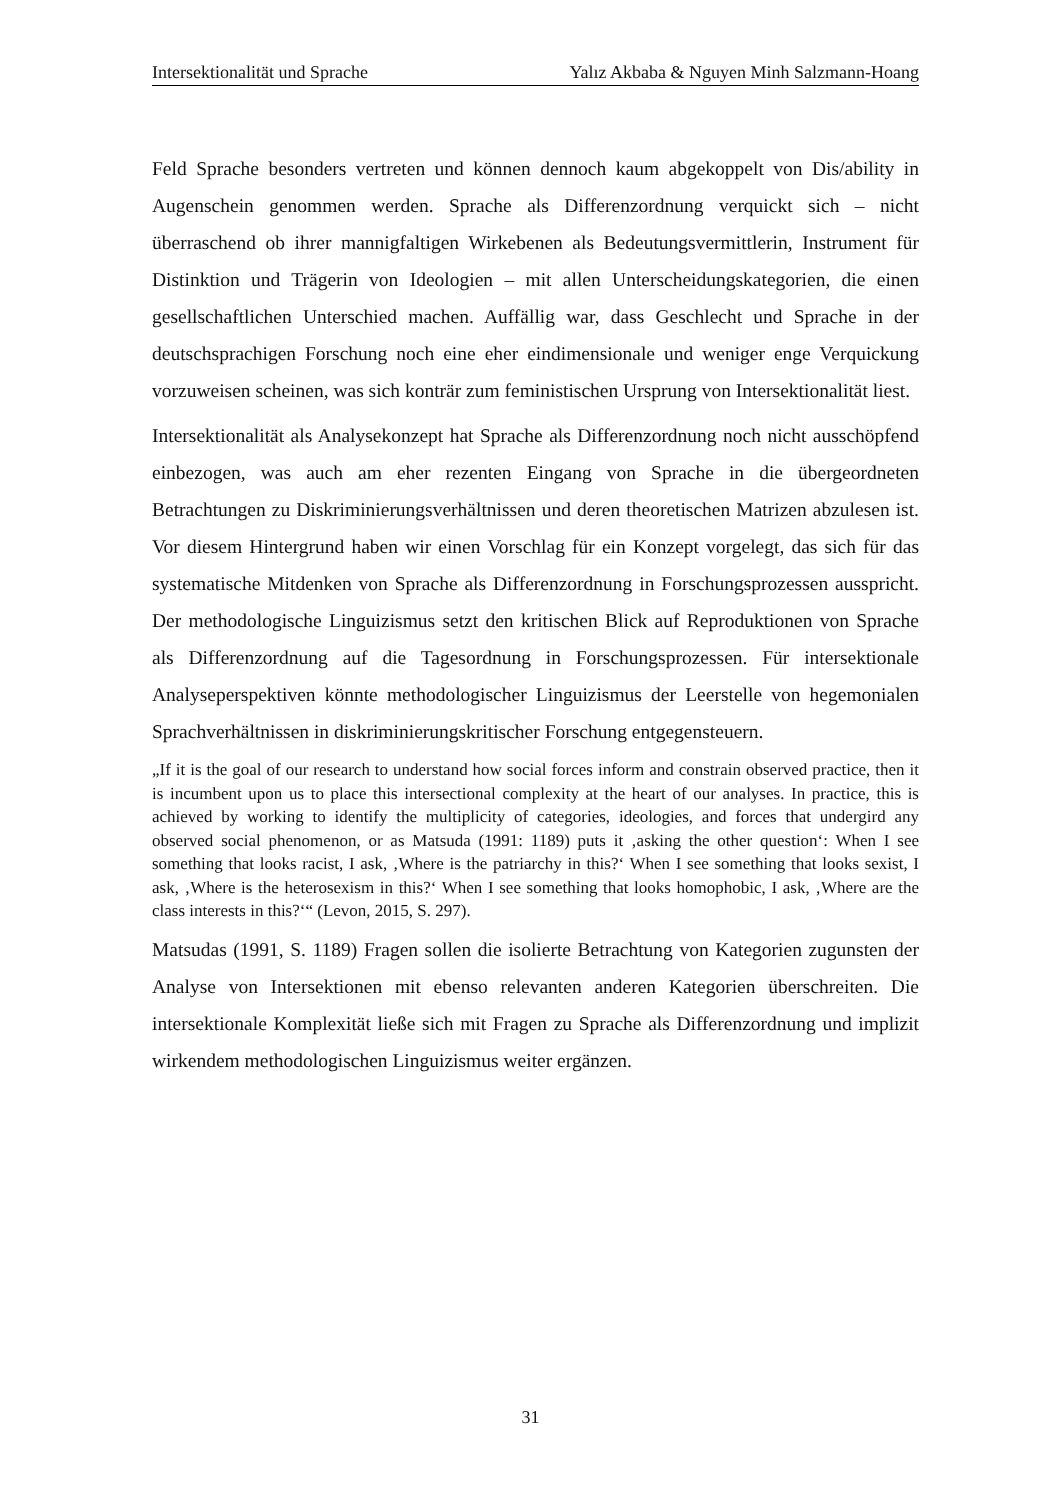Intersektionalität und Sprache Yalız Akbaba & Nguyen Minh Salzmann-Hoang
Feld Sprache besonders vertreten und können dennoch kaum abgekoppelt von Dis/ability in Augenschein genommen werden. Sprache als Differenzordnung verquickt sich – nicht überraschend ob ihrer mannigfaltigen Wirkebenen als Bedeutungsvermittlerin, Instrument für Distinktion und Trägerin von Ideologien – mit allen Unterscheidungskategorien, die einen gesellschaftlichen Unterschied machen. Auffällig war, dass Geschlecht und Sprache in der deutschsprachigen Forschung noch eine eher eindimensionale und weniger enge Verquickung vorzuweisen scheinen, was sich konträr zum feministischen Ursprung von Intersektionalität liest.
Intersektionalität als Analysekonzept hat Sprache als Differenzordnung noch nicht ausschöpfend einbezogen, was auch am eher rezenten Eingang von Sprache in die übergeordneten Betrachtungen zu Diskriminierungsverhältnissen und deren theoretischen Matrizen abzulesen ist. Vor diesem Hintergrund haben wir einen Vorschlag für ein Konzept vorgelegt, das sich für das systematische Mitdenken von Sprache als Differenzordnung in Forschungsprozessen ausspricht. Der methodologische Linguizismus setzt den kritischen Blick auf Reproduktionen von Sprache als Differenzordnung auf die Tagesordnung in Forschungsprozessen. Für intersektionale Analyseperspektiven könnte methodologischer Linguizismus der Leerstelle von hegemonialen Sprachverhältnissen in diskriminierungskritischer Forschung entgegensteuern.
„If it is the goal of our research to understand how social forces inform and constrain observed practice, then it is incumbent upon us to place this intersectional complexity at the heart of our analyses. In practice, this is achieved by working to identify the multiplicity of categories, ideologies, and forces that undergird any observed social phenomenon, or as Matsuda (1991: 1189) puts it ‚asking the other question‘: When I see something that looks racist, I ask, ‚Where is the patriarchy in this?‘ When I see something that looks sexist, I ask, ‚Where is the heterosexism in this?‘ When I see something that looks homophobic, I ask, ‚Where are the class interests in this?‘“ (Levon, 2015, S. 297).
Matsudas (1991, S. 1189) Fragen sollen die isolierte Betrachtung von Kategorien zugunsten der Analyse von Intersektionen mit ebenso relevanten anderen Kategorien überschreiten. Die intersektionale Komplexität ließe sich mit Fragen zu Sprache als Differenzordnung und implizit wirkendem methodologischen Linguizismus weiter ergänzen.
31